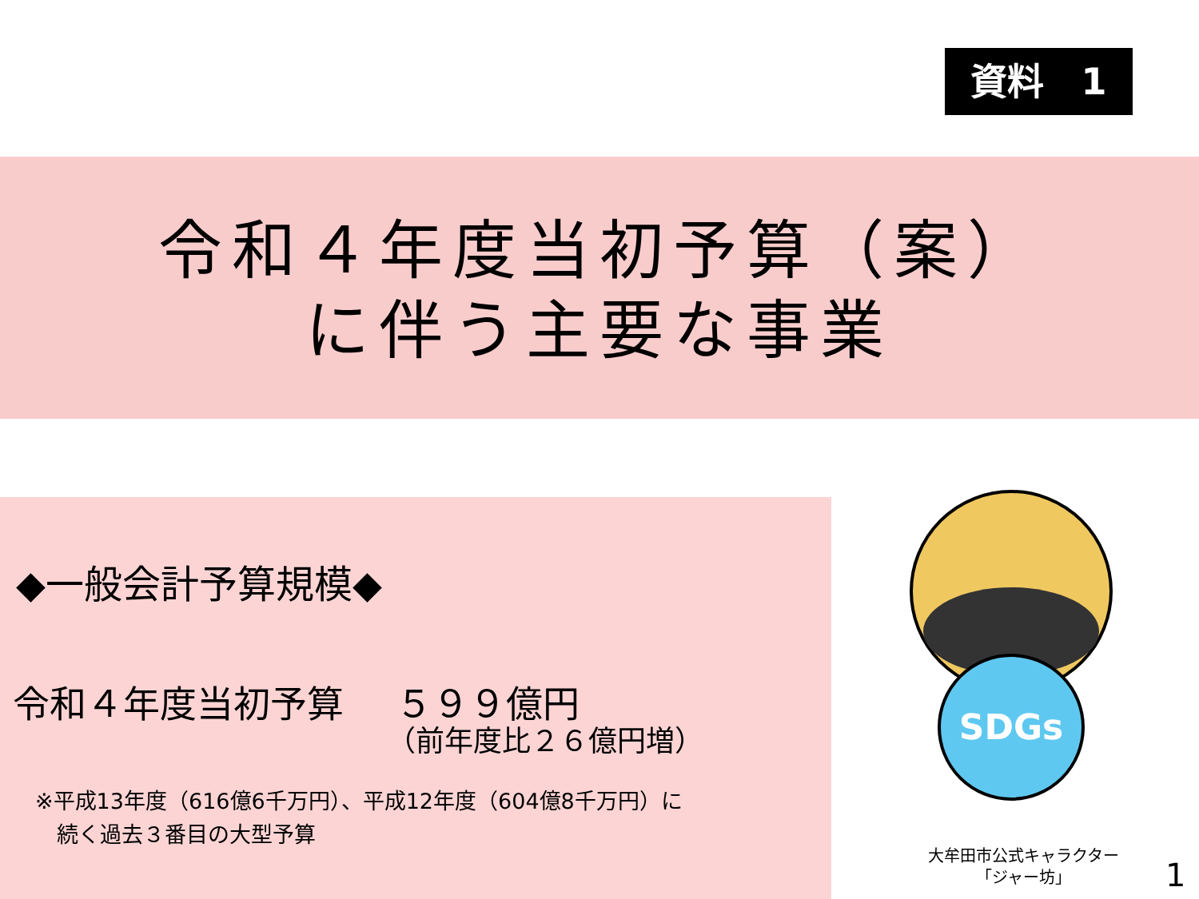資料　1
令和４年度当初予算（案）
に伴う主要な事業
◆一般会計予算規模◆
令和４年度当初予算 ５９９億円
（前年度比２６億円増）
※平成13年度（616億6千万円）、平成12年度（604億8千万円）に
　続く過去３番目の大型予算
SDGs
大牟田市公式キャラクター
「ジャー坊」
1